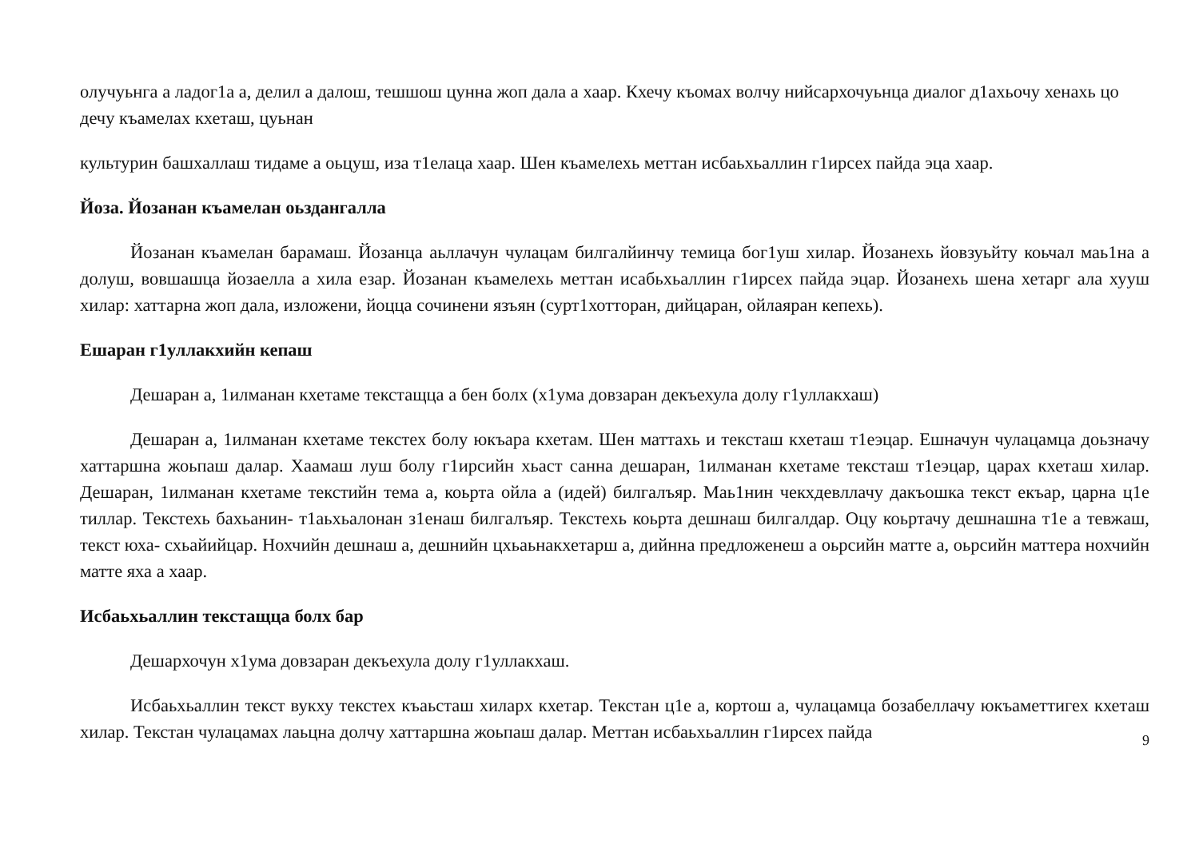олучуьнга а ладог1а а, делил а далош, тешшош цунна жоп дала а хаар. Кхечу къомах волчу нийсархочуьнца диалог д1ахьочу хенахь цо дечу къамелах кхеташ, цуьнан
культурин башхаллаш тидаме а оьцуш, иза т1елаца хаар. Шен къамелехь меттан исбаьхьаллин г1ирсех пайда эца хаар.
Йоза. Йозанан къамелан оьздангалла
Йозанан къамелан барамаш. Йозанца аьллачун чулацам билгалйинчу темица бог1уш хилар. Йозанехь йовзуьйту коьчал маь1на а долуш, вовшашца йозаелла а хила езар. Йозанан къамелехь меттан исабьхьаллин г1ирсех пайда эцар. Йозанехь шена хетарг ала хууш хилар: хаттарна жоп дала, изложени, йоцца сочинени язъян (сурт1хотторан, дийцаран, ойлаяран кепехь).
Ешаран г1уллакхийн кепаш
Дешаран а, 1илманан кхетаме текстащца а бен болх (х1ума довзаран декъехула долу г1уллакхаш)
Дешаран а, 1илманан кхетаме текстех болу юкъара кхетам. Шен маттахь и тексташ кхеташ т1еэцар. Ешначун чулацамца доьзначу хаттаршна жоьпаш далар. Хаамаш луш болу г1ирсийн хьаст санна дешаран, 1илманан кхетаме тексташ т1еэцар, царах кхеташ хилар. Дешаран, 1илманан кхетаме текстийн тема а, коьрта ойла а (идей) билгалъяр. Маь1нин чекхдевллачу дакъошка текст екъар, царна ц1е тиллар. Текстехь бахьанин- т1аьхьалонан з1енаш билгалъяр. Текстехь коьрта дешнаш билгалдар. Оцу коьртачу дешнашна т1е а тевжаш, текст юха- схьайийцар. Нохчийн дешнаш а, дешнийн цхьаьнакхетарш а, дийнна предложенеш а оьрсийн матте а, оьрсийн маттера нохчийн матте яха а хаар.
Исбаьхьаллин текстащца болх бар
Дешархочун х1ума довзаран декъехула долу г1уллакхаш.
Исбаьхьаллин текст вукху текстех къаьсташ хиларх кхетар. Текстан ц1е а, кортош а, чулацамца бозабеллачу юкъаметтигех кхеташ хилар. Текстан чулацамах лаьцна долчу хаттаршна жоьпаш далар. Меттан исбаьхьаллин г1ирсех пайда
9